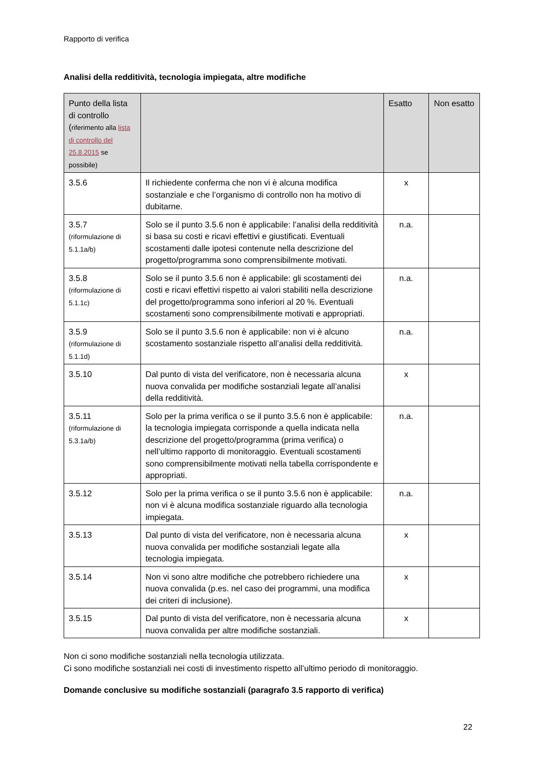Rapporto di verifica
Analisi della redditività, tecnologia impiegata, altre modifiche
| Punto della lista di controllo ( riferimento alla lista di controllo del 25.8.2015 se possibile) | | Esatto | Non esatto |
| --- | --- | --- | --- |
| 3.5.6 | Il richiedente conferma che non vi è alcuna modifica sostanziale e che l’organismo di controllo non ha motivo di dubitarne. | x | |
| 3.5.7 (riformulazione di 5.1.1a/b) | Solo se il punto 3.5.6 non è applicabile: l’analisi della redditività si basa su costi e ricavi effettivi e giustificati. Eventuali scostamenti dalle ipotesi contenute nella descrizione del progetto/programma sono comprensibilmente motivati. | n.a. | |
| 3.5.8 (riformulazione di 5.1.1c) | Solo se il punto 3.5.6 non è applicabile: gli scostamenti dei costi e ricavi effettivi rispetto ai valori stabiliti nella descrizione del progetto/programma sono inferiori al 20 %. Eventuali scostamenti sono comprensibilmente motivati e appropriati. | n.a. | |
| 3.5.9 (riformulazione di 5.1.1d) | Solo se il punto 3.5.6 non è applicabile: non vi è alcuno scostamento sostanziale rispetto all’analisi della redditività. | n.a. | |
| 3.5.10 | Dal punto di vista del verificatore, non è necessaria alcuna nuova convalida per modifiche sostanziali legate all’analisi della redditività. | x | |
| 3.5.11 (riformulazione di 5.3.1a/b) | Solo per la prima verifica o se il punto 3.5.6 non è applicabile: la tecnologia impiegata corrisponde a quella indicata nella descrizione del progetto/programma (prima verifica) o nell’ultimo rapporto di monitoraggio. Eventuali scostamenti sono comprensibilmente motivati nella tabella corrispondente e appropriati. | n.a. | |
| 3.5.12 | Solo per la prima verifica o se il punto 3.5.6 non è applicabile: non vi è alcuna modifica sostanziale riguardo alla tecnologia impiegata. | n.a. | |
| 3.5.13 | Dal punto di vista del verificatore, non è necessaria alcuna nuova convalida per modifiche sostanziali legate alla tecnologia impiegata. | x | |
| 3.5.14 | Non vi sono altre modifiche che potrebbero richiedere una nuova convalida (p.es. nel caso dei programmi, una modifica dei criteri di inclusione). | x | |
| 3.5.15 | Dal punto di vista del verificatore, non è necessaria alcuna nuova convalida per altre modifiche sostanziali. | x | |
Non ci sono modifiche sostanziali nella tecnologia utilizzata.
Ci sono modifiche sostanziali nei costi di investimento rispetto all’ultimo periodo di monitoraggio.
Domande conclusive su modifiche sostanziali (paragrafo 3.5 rapporto di verifica)
22